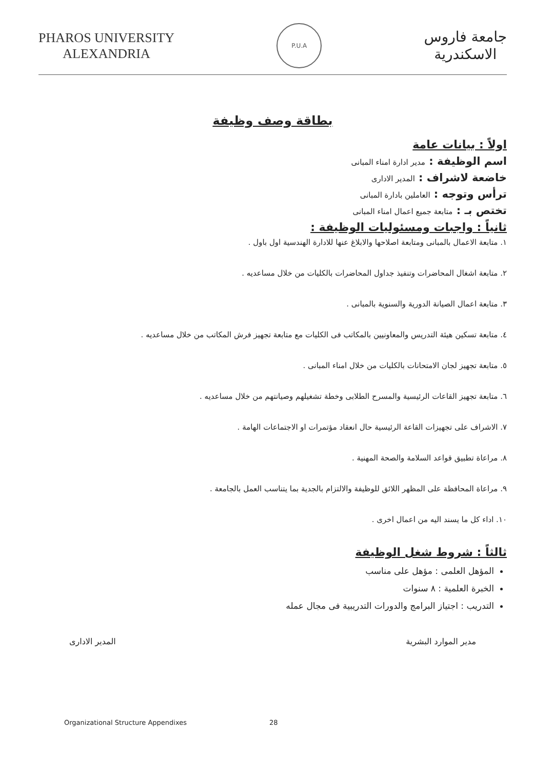PHAROS UNIVERSITY
ALEXANDRIA
P.U.A
جامعة فاروس
الاسكندرية
بطاقة وصف وظيفة
اولاً : بيانات عامة
اسم الوظيفة : مدير ادارة امناء المبانى
خاضعة لاشراف : المدير الادارى
ترأس وتوجه : العاملين بادارة المبانى
تختص بـ : متابعة جميع اعمال امناء المبانى
ثانياً : واجبات ومسئوليات الوظيفة :
١. متابعة الاعمال بالمبانى ومتابعة اصلاحها والابلاغ عنها للادارة الهندسية اول باول .
٢. متابعة اشغال المحاضرات وتنفيذ جداول المحاضرات بالكليات من خلال مساعديه .
٣. متابعة اعمال الصيانة الدورية والسنوية بالمبانى .
٤. متابعة تسكين هيئة التدريس والمعاونيين بالمكاتب فى الكليات مع متابعة تجهيز فرش المكاتب من خلال مساعديه .
٥. متابعة تجهيز لجان الامتحانات بالكليات من خلال امناء المبانى .
٦. متابعة تجهيز القاعات الرئيسية والمسرح الطلابى وخطة تشغيلهم وصيانتهم من خلال مساعديه .
٧. الاشراف على تجهيزات القاعة الرئيسية حال انعقاد مؤتمرات او الاجتماعات الهامة .
٨. مراعاة تطبيق قواعد السلامة والصحة المهنية .
٩. مراعاة المحافظة على المظهر اللائق للوظيفة والالتزام بالجدية بما يتناسب العمل بالجامعة .
١٠. اداء كل ما يسند اليه من اعمال اخرى .
ثالثاً : شروط شغل الوظيفة
المؤهل العلمى : مؤهل على مناسب
الخبرة العلمية : ٨ سنوات
التدريب : اجتياز البرامج والدورات التدريبية فى مجال عمله
مدير الموارد البشرية المدير الادارى
Organizational Structure Appendixes 28